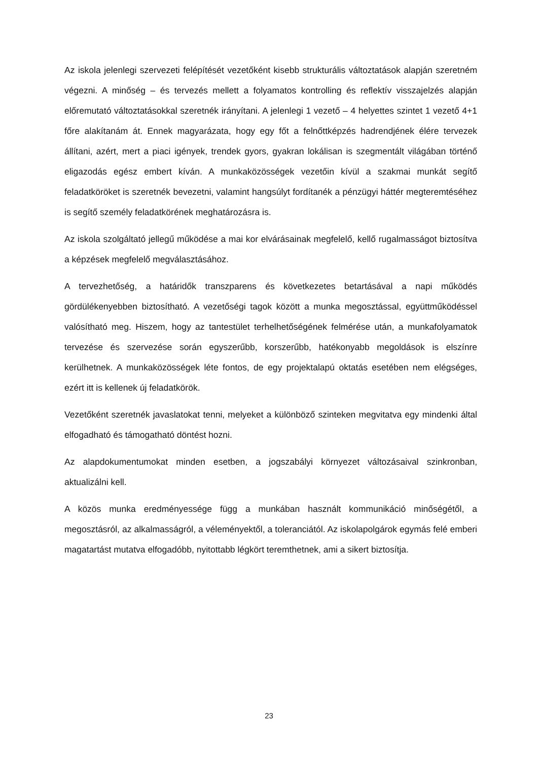Az iskola jelenlegi szervezeti felépítését vezetőként kisebb strukturális változtatások alapján szeretném végezni. A minőség – és tervezés mellett a folyamatos kontrolling és reflektív visszajelzés alapján előremutató változtatásokkal szeretnék irányítani. A jelenlegi 1 vezető – 4 helyettes szintet 1 vezető 4+1 főre alakítanám át. Ennek magyarázata, hogy egy főt a felnőttképzés hadrendjének élére tervezek állítani, azért, mert a piaci igények, trendek gyors, gyakran lokálisan is szegmentált világában történő eligazodás egész embert kíván. A munkaközösségek vezetőin kívül a szakmai munkát segítő feladatköröket is szeretnék bevezetni, valamint hangsúlyt fordítanék a pénzügyi háttér megteremtéséhez is segítő személy feladatkörének meghatározásra is.
Az iskola szolgáltató jellegű működése a mai kor elvárásainak megfelelő, kellő rugalmasságot biztosítva a képzések megfelelő megválasztásához.
A tervezhetőség, a határidők transzparens és következetes betartásával a napi működés gördülékenyebben biztosítható. A vezetőségi tagok között a munka megosztással, együttműködéssel valósítható meg. Hiszem, hogy az tantestület terhelhetőségének felmérése után, a munkafolyamatok tervezése és szervezése során egyszerűbb, korszerűbb, hatékonyabb megoldások is elszínre kerülhetnek. A munkaközösségek léte fontos, de egy projektalapú oktatás esetében nem elégséges, ezért itt is kellenek új feladatkörök.
Vezetőként szeretnék javaslatokat tenni, melyeket a különböző szinteken megvitatva egy mindenki által elfogadható és támogatható döntést hozni.
Az alapdokumentumokat minden esetben, a jogszabályi környezet változásaival szinkronban, aktualizálni kell.
A közös munka eredményessége függ a munkában használt kommunikáció minőségétől, a megosztásról, az alkalmasságról, a véleményektől, a toleranciától. Az iskolapolgárok egymás felé emberi magatartást mutatva elfogadóbb, nyitottabb légkört teremthetnek, ami a sikert biztosítja.
23